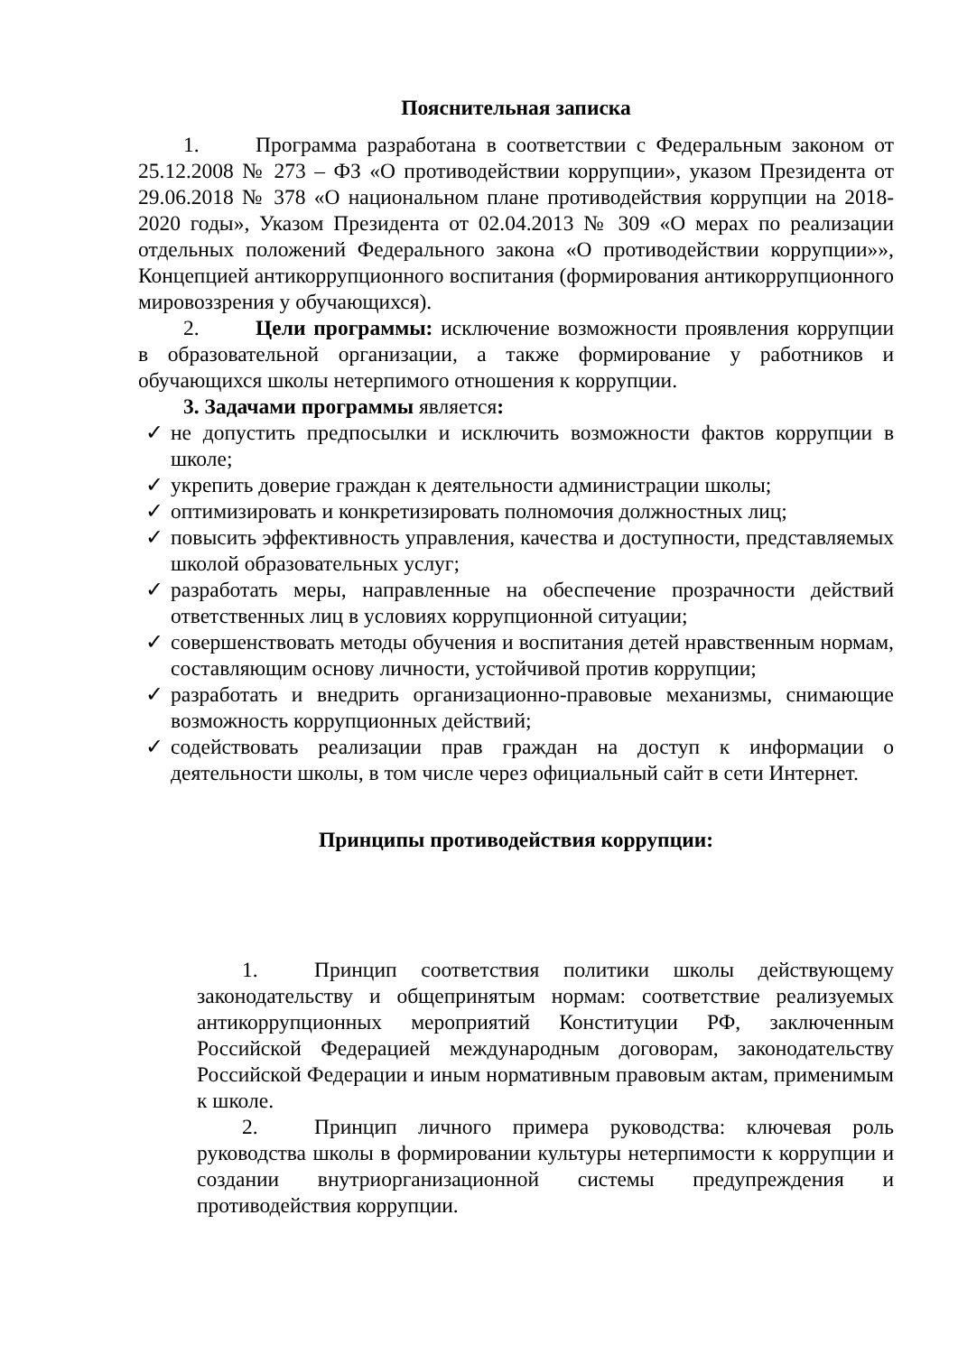Пояснительная записка
1. Программа разработана в соответствии с Федеральным законом от 25.12.2008 № 273 – ФЗ «О противодействии коррупции», указом Президента от 29.06.2018 № 378 «О национальном плане противодействия коррупции на 2018-2020 годы», Указом Президента от 02.04.2013 № 309 «О мерах по реализации отдельных положений Федерального закона «О противодействии коррупции»», Концепцией антикоррупционного воспитания (формирования антикоррупционного мировоззрения у обучающихся).
2. Цели программы: исключение возможности проявления коррупции в образовательной организации, а также формирование у работников и обучающихся школы нетерпимого отношения к коррупции.
3. Задачами программы является:
✓ не допустить предпосылки и исключить возможности фактов коррупции в школе;
✓ укрепить доверие граждан к деятельности администрации школы;
✓ оптимизировать и конкретизировать полномочия должностных лиц;
✓ повысить эффективность управления, качества и доступности, представляемых школой образовательных услуг;
✓ разработать меры, направленные на обеспечение прозрачности действий ответственных лиц в условиях коррупционной ситуации;
✓ совершенствовать методы обучения и воспитания детей нравственным нормам, составляющим основу личности, устойчивой против коррупции;
✓ разработать и внедрить организационно-правовые механизмы, снимающие возможность коррупционных действий;
✓ содействовать реализации прав граждан на доступ к информации о деятельности школы, в том числе через официальный сайт в сети Интернет.
Принципы противодействия коррупции:
1. Принцип соответствия политики школы действующему законодательству и общепринятым нормам: соответствие реализуемых антикоррупционных мероприятий Конституции РФ, заключенным Российской Федерацией международным договорам, законодательству Российской Федерации и иным нормативным правовым актам, применимым к школе.
2. Принцип личного примера руководства: ключевая роль руководства школы в формировании культуры нетерпимости к коррупции и создании внутриорганизационной системы предупреждения и противодействия коррупции.